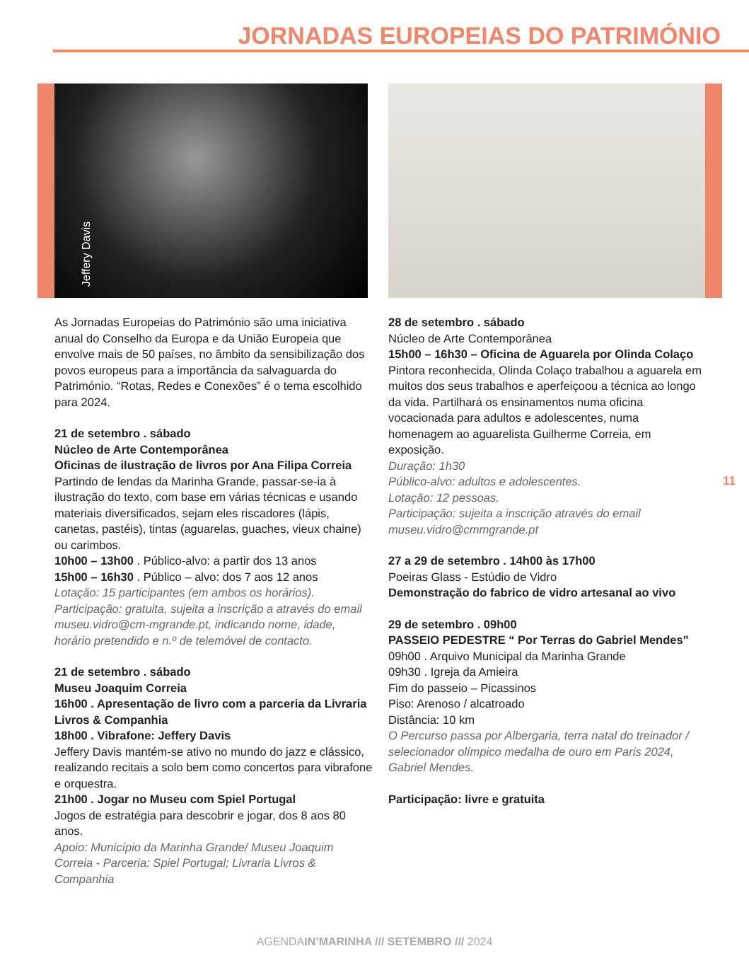JORNADAS EUROPEIAS DO PATRIMÓNIO
Jeffery Davis
As Jornadas Europeias do Património são uma iniciativa anual do Conselho da Europa e da União Europeia que envolve mais de 50 países, no âmbito da sensibilização dos povos europeus para a importância da salvaguarda do Património. “Rotas, Redes e Conexões” é o tema escolhido para 2024.
21 de setembro . sábado
Núcleo de Arte Contemporânea
Oficinas de ilustração de livros por Ana Filipa Correia
Partindo de lendas da Marinha Grande, passar-se-ia à ilustração do texto, com base em várias técnicas e usando materiais diversificados, sejam eles riscadores (lápis, canetas, pastéis), tintas (aguarelas, guaches, vieux chaine) ou carimbos.
10h00 – 13h00 . Público-alvo: a partir dos 13 anos
15h00 – 16h30 . Público – alvo: dos 7 aos 12 anos
Lotação: 15 participantes (em ambos os horários). Participação: gratuita, sujeita a inscrição a através do email museu.vidro@cm-mgrande.pt, indicando nome, idade, horário pretendido e n.º de telemóvel de contacto.
21 de setembro . sábado
Museu Joaquim Correia
16h00 . Apresentação de livro com a parceria da Livraria Livros & Companhia
18h00 . Vibrafone: Jeffery Davis
Jeffery Davis mantém-se ativo no mundo do jazz e clássico, realizando recitais a solo bem como concertos para vibrafone e orquestra.
21h00 . Jogar no Museu com Spiel Portugal
Jogos de estratégia para descobrir e jogar, dos 8 aos 80 anos.
Apoio: Município da Marinha Grande/ Museu Joaquim Correia - Parceria: Spiel Portugal; Livraria Livros & Companhia
28 de setembro . sábado
Núcleo de Arte Contemporânea
15h00 – 16h30 – Oficina de Aguarela por Olinda Colaço
Pintora reconhecida, Olinda Colaço trabalhou a aguarela em muitos dos seus trabalhos e aperfeiçoou a técnica ao longo da vida. Partilhará os ensinamentos numa oficina vocacionada para adultos e adolescentes, numa homenagem ao aguarelista Guilherme Correia, em exposição.
Duração: 1h30
Público-alvo: adultos e adolescentes.
Lotação: 12 pessoas.
Participação: sujeita a inscrição através do email museu.vidro@cmmgrande.pt
27 a 29 de setembro . 14h00 às 17h00
Poeiras Glass - Estúdio de Vidro
Demonstração do fabrico de vidro artesanal ao vivo
29 de setembro . 09h00
PASSEIO PEDESTRE “ Por Terras do Gabriel Mendes”
09h00 . Arquivo Municipal da Marinha Grande
09h30 . Igreja da Amieira
Fim do passeio – Picassinos
Piso: Arenoso / alcatroado
Distância: 10 km
O Percurso passa por Albergaria, terra natal do treinador / selecionador olímpico medalha de ouro em Paris 2024, Gabriel Mendes.
Participação: livre e gratuita
11
AGENDAIN’MARINHA /// SETEMBRO /// 2024